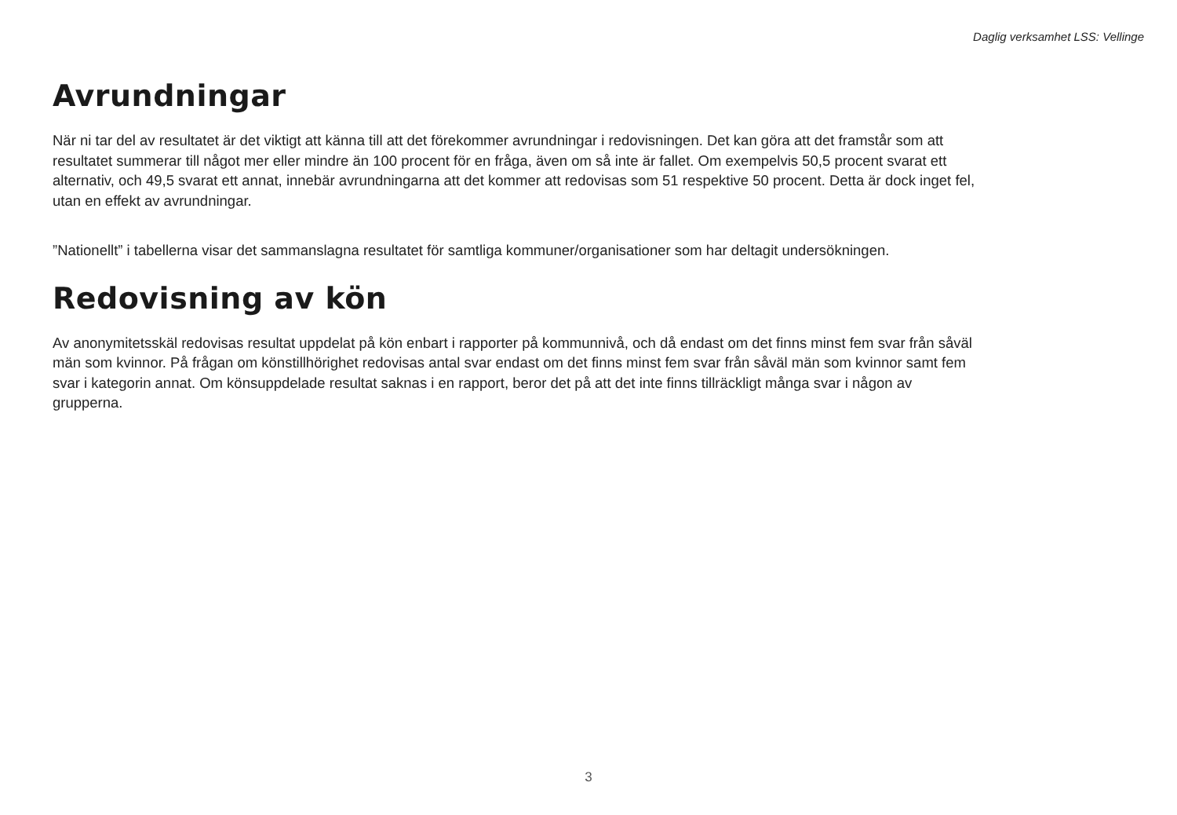Daglig verksamhet LSS: Vellinge
Avrundningar
När ni tar del av resultatet är det viktigt att känna till att det förekommer avrundningar i redovisningen. Det kan göra att det framstår som att resultatet summerar till något mer eller mindre än 100 procent för en fråga, även om så inte är fallet. Om exempelvis 50,5 procent svarat ett alternativ, och 49,5 svarat ett annat, innebär avrundningarna att det kommer att redovisas som 51 respektive 50 procent. Detta är dock inget fel, utan en effekt av avrundningar.
”Nationellt” i tabellerna visar det sammanslagna resultatet för samtliga kommuner/organisationer som har deltagit undersökningen.
Redovisning av kön
Av anonymitetsskäl redovisas resultat uppdelat på kön enbart i rapporter på kommunnivå, och då endast om det finns minst fem svar från såväl män som kvinnor. På frågan om könstillhörighet redovisas antal svar endast om det finns minst fem svar från såväl män som kvinnor samt fem svar i kategorin annat. Om könsuppdelade resultat saknas i en rapport, beror det på att det inte finns tillräckligt många svar i någon av grupperna.
3